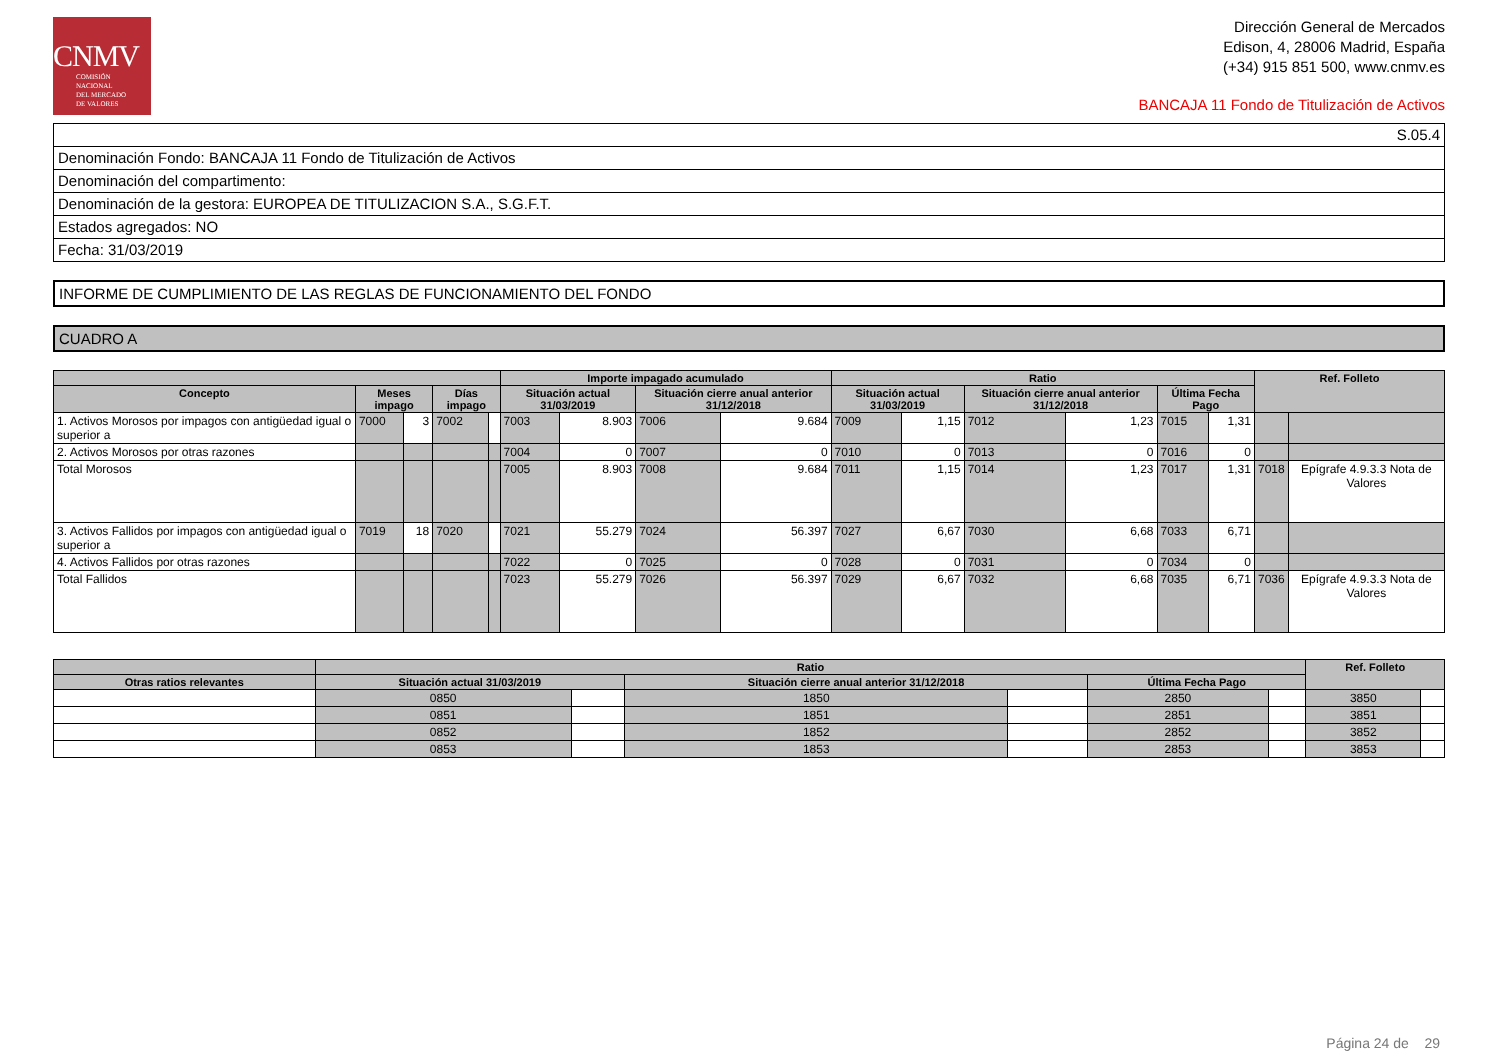CNMV
COMISIÓN
NACIONAL
DEL MERCADO
DE VALORES
Dirección General de Mercados
Edison, 4, 28006 Madrid, España
(+34) 915 851 500, www.cnmv.es
BANCAJA 11 Fondo de Titulización de Activos
S.05.4
Denominación Fondo: BANCAJA 11 Fondo de Titulización de Activos
Denominación del compartimento:
Denominación de la gestora: EUROPEA DE TITULIZACION S.A., S.G.F.T.
Estados agregados: NO
Fecha: 31/03/2019
INFORME DE CUMPLIMIENTO DE LAS REGLAS DE FUNCIONAMIENTO DEL FONDO
CUADRO A
| | | | | | Importe impagado acumulado | | | | Ratio | | | | | | Ref. Folleto | |
| --- | --- | --- | --- | --- | --- | --- | --- | --- | --- | --- | --- | --- | --- | --- | --- | --- |
| Concepto | Meses impago | | Días impago | | Situación actual 31/03/2019 | | Situación cierre anual anterior 31/12/2018 | | Situación actual 31/03/2019 | | Situación cierre anual anterior 31/12/2018 | | Última Fecha Pago | | | |
| 1. Activos Morosos por impagos con antigüedad igual o superior a | 7000 | 3 | 7002 | | 7003 | 8.903 | 7006 | 9.684 | 7009 | 1,15 | 7012 | 1,23 | 7015 | 1,31 | | |
| 2. Activos Morosos por otras razones | | | | | 7004 | 0 | 7007 | 0 | 7010 | 0 | 7013 | 0 | 7016 | 0 | | |
| Total Morosos | | | | | 7005 | 8.903 | 7008 | 9.684 | 7011 | 1,15 | 7014 | 1,23 | 7017 | 1,31 | 7018 | Epígrafe 4.9.3.3 Nota de Valores |
| 3. Activos Fallidos por impagos con antigüedad igual o superior a | 7019 | 18 | 7020 | | 7021 | 55.279 | 7024 | 56.397 | 7027 | 6,67 | 7030 | 6,68 | 7033 | 6,71 | | |
| 4. Activos Fallidos por otras razones | | | | | 7022 | 0 | 7025 | 0 | 7028 | 0 | 7031 | 0 | 7034 | 0 | | |
| Total Fallidos | | | | | 7023 | 55.279 | 7026 | 56.397 | 7029 | 6,67 | 7032 | 6,68 | 7035 | 6,71 | 7036 | Epígrafe 4.9.3.3 Nota de Valores |
| | Ratio | | | | | | Ref. Folleto | |
| --- | --- | --- | --- | --- | --- | --- | --- | --- |
| Otras ratios relevantes | Situación actual 31/03/2019 | | Situación cierre anual anterior 31/12/2018 | | Última Fecha Pago | | | |
| | 0850 | | 1850 | | 2850 | | 3850 | |
| | 0851 | | 1851 | | 2851 | | 3851 | |
| | 0852 | | 1852 | | 2852 | | 3852 | |
| | 0853 | | 1853 | | 2853 | | 3853 | |
Página 24 de 29